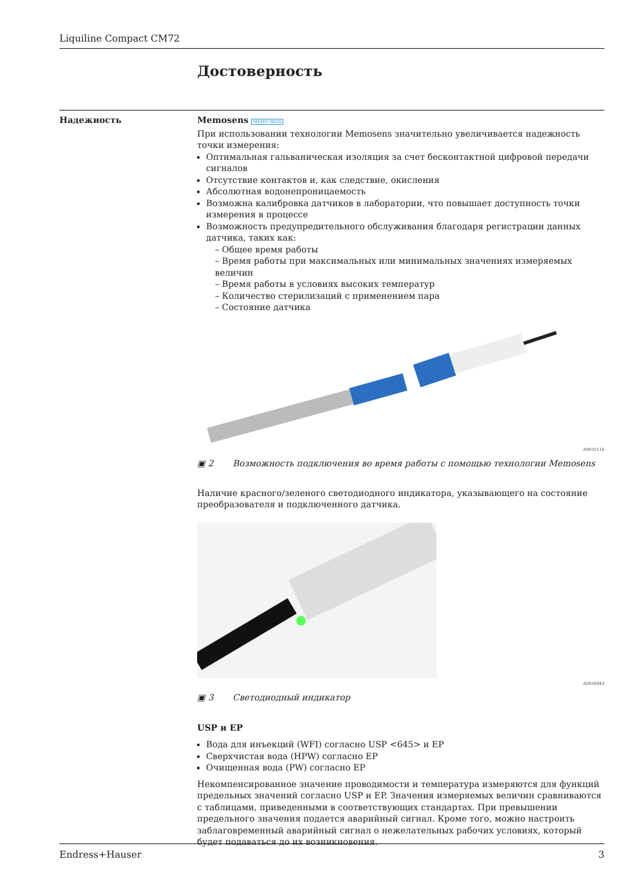Liquiline Compact CM72
Достоверность
Надежность Memosens MEMO SENS
При использовании технологии Memosens значительно увеличивается надежность точки измерения:
Оптимальная гальваническая изоляция за счет бесконтактной цифровой передачи сигналов
Отсутствие контактов и, как следствие, окисления
Абсолютная водонепроницаемость
Возможна калибровка датчиков в лаборатории, что повышает доступность точки измерения в процессе
Возможность предупредительного обслуживания благодаря регистрации данных датчика, таких как:
– Общее время работы
– Время работы при максимальных или минимальных значениях измеряемых величин
– Время работы в условиях высоких температур
– Количество стерилизаций с применением пара
– Состояние датчика
A0035116
▣ 2 Возможность подключения во время работы с помощью технологии Memosens
Наличие красного/зеленого светодиодного индикатора, указывающего на состояние преобразователя и подключенного датчика.
A0036843
▣ 3 Светодиодный индикатор
USP и EP
Вода для инъекций (WFI) согласно USP <645> и EP
Сверхчистая вода (HPW) согласно EP
Очищенная вода (PW) согласно EP
Некомпенсированное значение проводимости и температура измеряются для функций предельных значений согласно USP и EP. Значения измеряемых величин сравниваются с таблицами, приведенными в соответствующих стандартах. При превышении предельного значения подается аварийный сигнал. Кроме того, можно настроить заблаговременный аварийный сигнал о нежелательных рабочих условиях, который будет подаваться до их возникновения.
Endress+Hauser 3